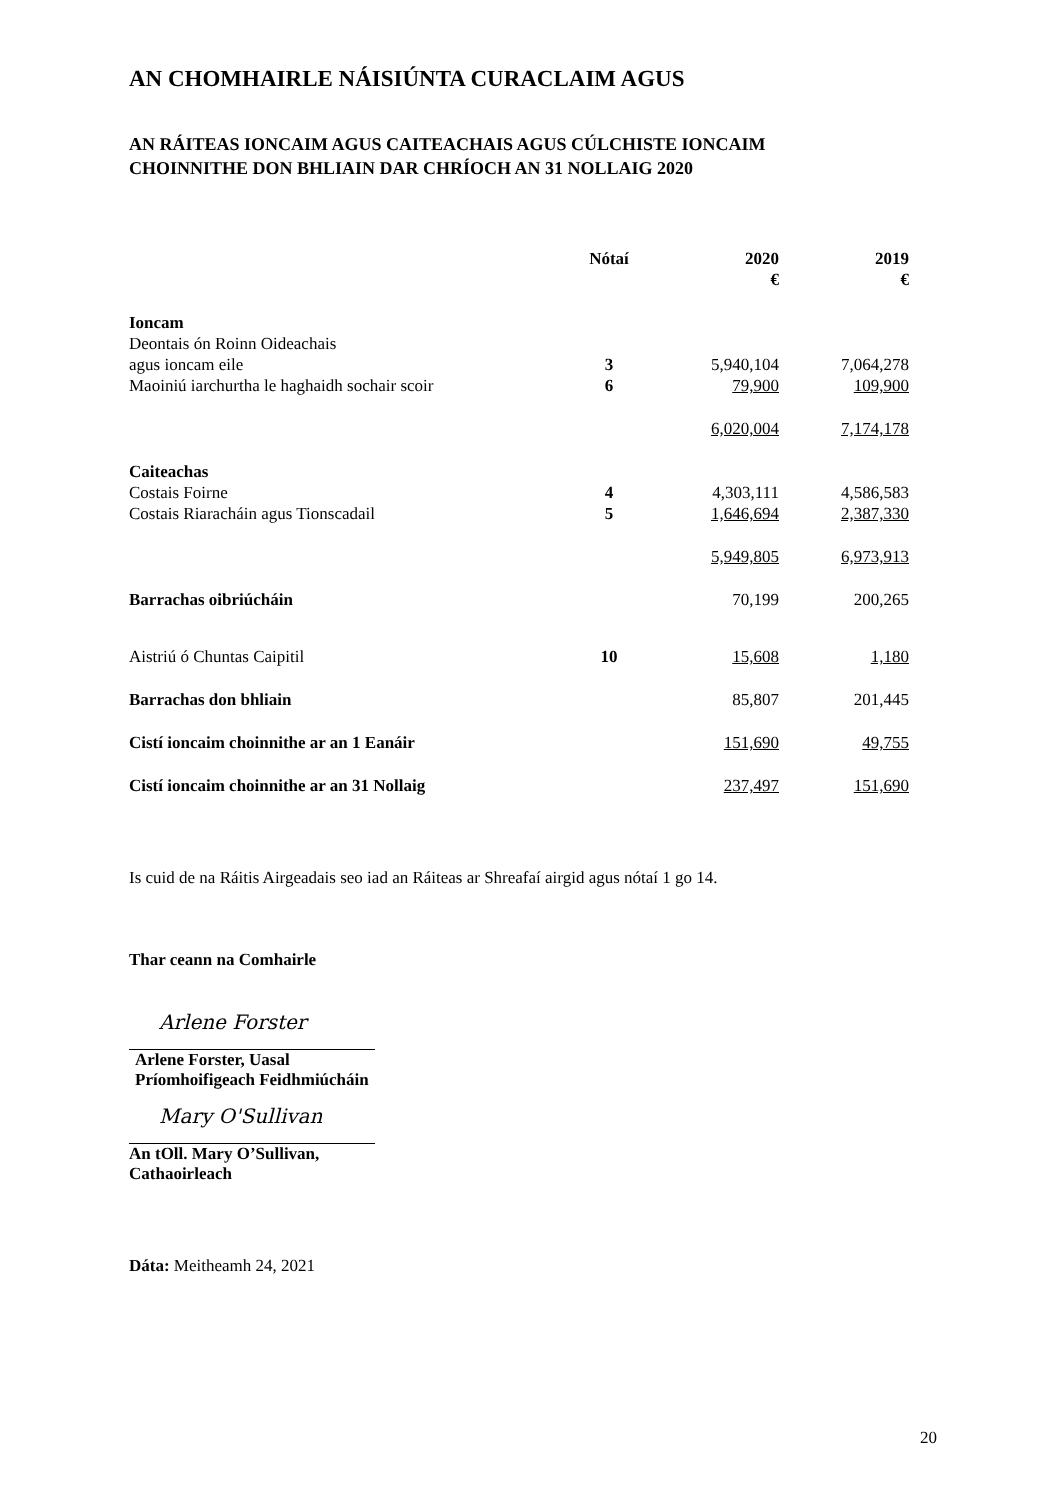AN CHOMHAIRLE NÁISIÚNTA CURACLAIM AGUS
AN RÁITEAS IONCAIM AGUS CAITEACHAIS AGUS CÚLCHISTE IONCAIM
CHOINNITHE DON BHLIAIN DAR CHRÍOCH AN 31 NOLLAIG 2020
| | Nótaí | 2020 € | 2019 € |
| --- | --- | --- | --- |
| Ioncam | | | |
| Deontais ón Roinn Oideachais agus ioncam eile | 3 | 5,940,104 | 7,064,278 |
| Maoiniú iarchurtha le haghaidh sochair scoir | 6 | 79,900 | 109,900 |
| | | 6,020,004 | 7,174,178 |
| Caiteachas | | | |
| Costais Foirne | 4 | 4,303,111 | 4,586,583 |
| Costais Riaracháin agus Tionscadail | 5 | 1,646,694 | 2,387,330 |
| | | 5,949,805 | 6,973,913 |
| Barrachas oibriúcháin | | 70,199 | 200,265 |
| Aistriú ó Chuntas Caipitil | 10 | 15,608 | 1,180 |
| Barrachas don bhliain | | 85,807 | 201,445 |
| Cistí ioncaim choinnithe ar an 1 Eanáir | | 151,690 | 49,755 |
| Cistí ioncaim choinnithe ar an 31 Nollaig | | 237,497 | 151,690 |
Is cuid de na Ráitis Airgeadais seo iad an Ráiteas ar Shreafaí airgid agus nótaí 1 go 14.
Thar ceann na Comhairle
Arlene Forster
Arlene Forster, Uasal
Príomhoifigeach Feidhmiúcháin
Mary O'Sullivan
An tOll. Mary O’Sullivan,
Cathaoirleach
Dáta: Meitheamh 24, 2021
20